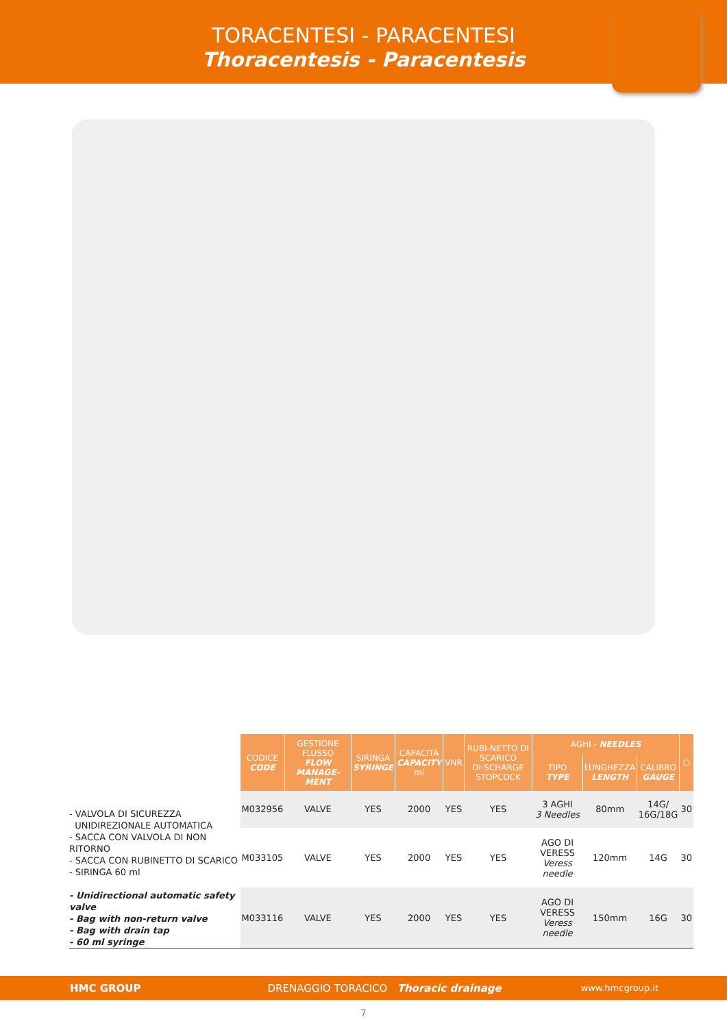TORACENTESI - PARACENTESI
Thoracentesis - Paracentesis
- VALVOLA DI SICUREZZA
UNIDIREZIONALE AUTOMATICA
- SACCA CON VALVOLA DI NON RITORNO
- SACCA CON RUBINETTO DI SCARICO
- SIRINGA 60 ml
- Unidirectional automatic safety valve
- Bag with non-return valve
- Bag with drain tap
- 60 ml syringe
| CODICE CODE | GESTIONE FLUSSO FLOW MANAGE-MENT | SIRINGA SYRINGE | CAPACITÀ CAPACITY ml | VNR | RUBI-NETTO DI SCARICO DI-SCHARGE STOPCOCK | AGHI - NEEDLES | | | ⬡ |
| --- | --- | --- | --- | --- | --- | --- | --- | --- | --- |
| | | | | | | TIPO TYPE | LUNGHEZZA LENGTH | CALIBRO GAUGE | |
| M032956 | VALVE | YES | 2000 | YES | YES | 3 AGHI 3 Needles | 80mm | 14G/ 16G/18G | 30 |
| M033105 | VALVE | YES | 2000 | YES | YES | AGO DI VERESS Veress needle | 120mm | 14G | 30 |
| M033116 | VALVE | YES | 2000 | YES | YES | AGO DI VERESS Veress needle | 150mm | 16G | 30 |
HMC GROUP DRENAGGIO TORACICO Thoracic drainage www.hmcgroup.it
7